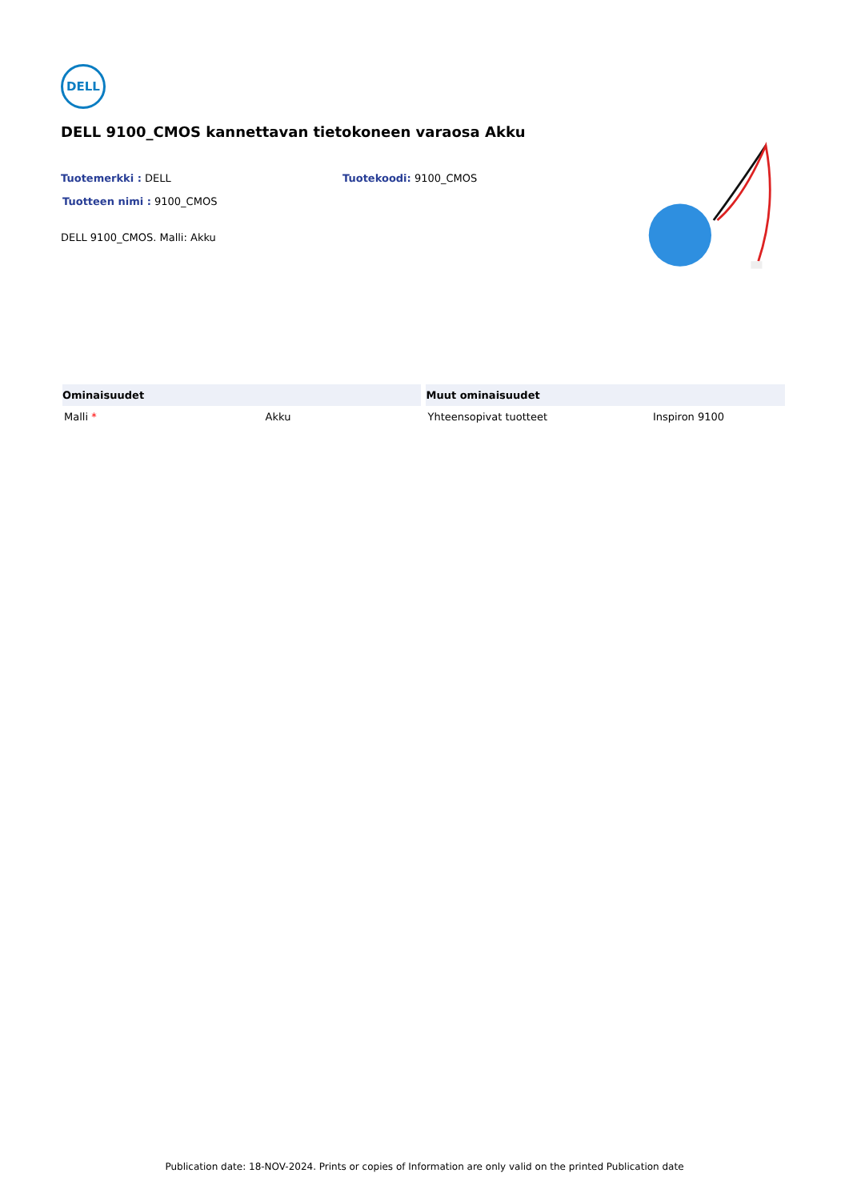DELL
DELL 9100_CMOS kannettavan tietokoneen varaosa Akku
Tuotemerkki : DELL Tuotekoodi: 9100_CMOS
Tuotteen nimi : 9100_CMOS
DELL 9100_CMOS. Malli: Akku
| Ominaisuudet | | Muut ominaisuudet | |
| --- | --- | --- | --- |
| Malli * | Akku | Yhteensopivat tuotteet | Inspiron 9100 |
Publication date: 18-NOV-2024. Prints or copies of Information are only valid on the printed Publication date